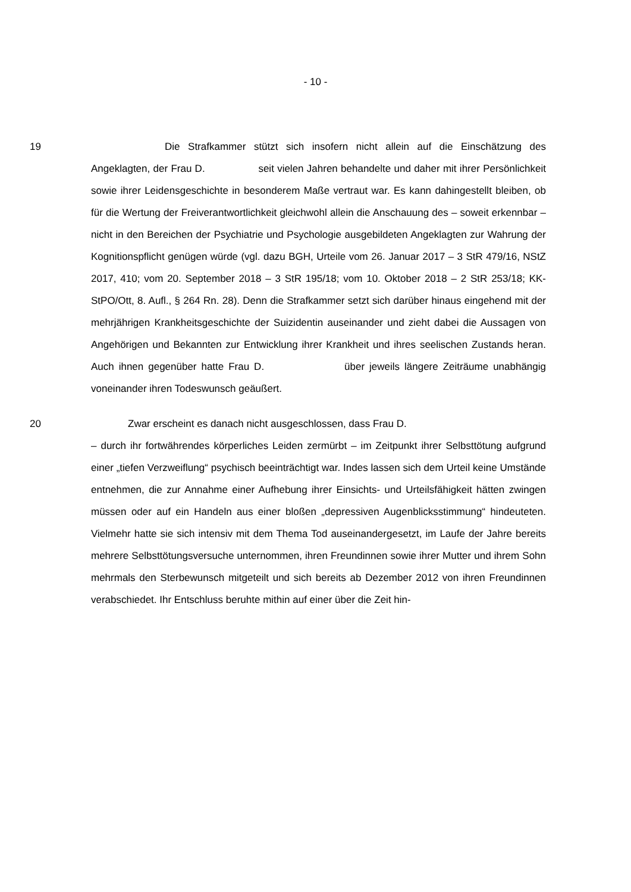- 10 -
19 Die Strafkammer stützt sich insofern nicht allein auf die Einschätzung des Angeklagten, der Frau D. seit vielen Jahren behandelte und daher mit ihrer Persönlichkeit sowie ihrer Leidensgeschichte in besonderem Maße vertraut war. Es kann dahingestellt bleiben, ob für die Wertung der Freiverantwortlichkeit gleichwohl allein die Anschauung des – soweit erkennbar – nicht in den Bereichen der Psychiatrie und Psychologie ausgebildeten Angeklagten zur Wahrung der Kognitionspflicht genügen würde (vgl. dazu BGH, Urteile vom 26. Januar 2017 – 3 StR 479/16, NStZ 2017, 410; vom 20. September 2018 – 3 StR 195/18; vom 10. Oktober 2018 – 2 StR 253/18; KK-StPO/Ott, 8. Aufl., § 264 Rn. 28). Denn die Strafkammer setzt sich darüber hinaus eingehend mit der mehrjährigen Krankheitsgeschichte der Suizidentin auseinander und zieht dabei die Aussagen von Angehörigen und Bekannten zur Entwicklung ihrer Krankheit und ihres seelischen Zustands heran. Auch ihnen gegenüber hatte Frau D. über jeweils längere Zeiträume unabhängig voneinander ihren Todeswunsch geäußert.
20 Zwar erscheint es danach nicht ausgeschlossen, dass Frau D.
– durch ihr fortwährendes körperliches Leiden zermürbt – im Zeitpunkt ihrer Selbsttötung aufgrund einer „tiefen Verzweiflung“ psychisch beeinträchtigt war. Indes lassen sich dem Urteil keine Umstände entnehmen, die zur Annahme einer Aufhebung ihrer Einsichts- und Urteilsfähigkeit hätten zwingen müssen oder auf ein Handeln aus einer bloßen „depressiven Augenblicksstimmung“ hindeuteten. Vielmehr hatte sie sich intensiv mit dem Thema Tod auseinandergesetzt, im Laufe der Jahre bereits mehrere Selbsttötungsversuche unternommen, ihren Freundinnen sowie ihrer Mutter und ihrem Sohn mehrmals den Sterbewunsch mitgeteilt und sich bereits ab Dezember 2012 von ihren Freundinnen verabschiedet. Ihr Entschluss beruhte mithin auf einer über die Zeit hin-